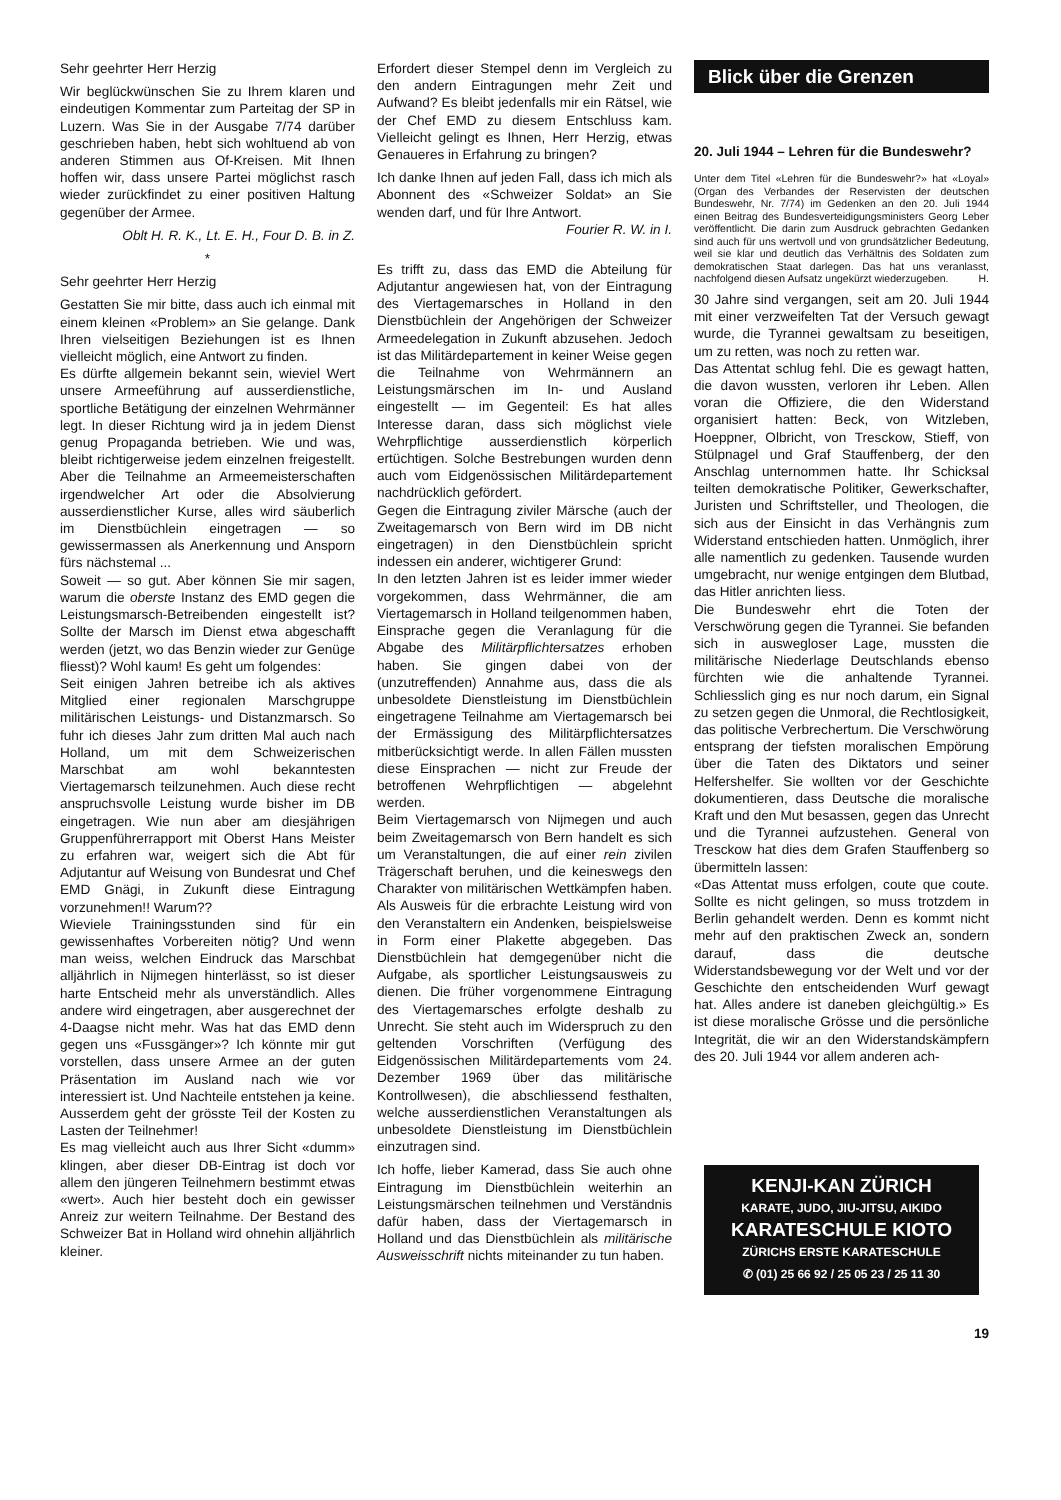Sehr geehrter Herr Herzig
Wir beglückwünschen Sie zu Ihrem klaren und eindeutigen Kommentar zum Parteitag der SP in Luzern. Was Sie in der Ausgabe 7/74 darüber geschrieben haben, hebt sich wohltuend ab von anderen Stimmen aus Of-Kreisen. Mit Ihnen hoffen wir, dass unsere Partei möglichst rasch wieder zurückfindet zu einer positiven Haltung gegenüber der Armee.
Oblt H. R. K., Lt. E. H., Four D. B. in Z.
*
Sehr geehrter Herr Herzig
Gestatten Sie mir bitte, dass auch ich einmal mit einem kleinen «Problem» an Sie gelange. Dank Ihren vielseitigen Beziehungen ist es Ihnen vielleicht möglich, eine Antwort zu finden.
Es dürfte allgemein bekannt sein, wieviel Wert unsere Armeeführung auf ausserdienstliche, sportliche Betätigung der einzelnen Wehrmänner legt. In dieser Richtung wird ja in jedem Dienst genug Propaganda betrieben. Wie und was, bleibt richtigerweise jedem einzelnen freigestellt. Aber die Teilnahme an Armeemeisterschaften irgendwelcher Art oder die Absolvierung ausserdienstlicher Kurse, alles wird säuberlich im Dienstbüchlein eingetragen — so gewissermassen als Anerkennung und Ansporn fürs nächstemal ...
Soweit — so gut. Aber können Sie mir sagen, warum die oberste Instanz des EMD gegen die Leistungsmarsch-Betreibenden eingestellt ist? Sollte der Marsch im Dienst etwa abgeschafft werden (jetzt, wo das Benzin wieder zur Genüge fliesst)? Wohl kaum! Es geht um folgendes:
Seit einigen Jahren betreibe ich als aktives Mitglied einer regionalen Marschgruppe militärischen Leistungs- und Distanzmarsch. So fuhr ich dieses Jahr zum dritten Mal auch nach Holland, um mit dem Schweizerischen Marschbat am wohl bekanntesten Viertagemarsch teilzunehmen. Auch diese recht anspruchsvolle Leistung wurde bisher im DB eingetragen. Wie nun aber am diesjährigen Gruppenführerrapport mit Oberst Hans Meister zu erfahren war, weigert sich die Abt für Adjutantur auf Weisung von Bundesrat und Chef EMD Gnägi, in Zukunft diese Eintragung vorzunehmen!! Warum??
Wieviele Trainingsstunden sind für ein gewissenhaftes Vorbereiten nötig? Und wenn man weiss, welchen Eindruck das Marschbat alljährlich in Nijmegen hinterlässt, so ist dieser harte Entscheid mehr als unverständlich. Alles andere wird eingetragen, aber ausgerechnet der 4-Daagse nicht mehr. Was hat das EMD denn gegen uns «Fussgänger»? Ich könnte mir gut vorstellen, dass unsere Armee an der guten Präsentation im Ausland nach wie vor interessiert ist. Und Nachteile entstehen ja keine. Ausserdem geht der grösste Teil der Kosten zu Lasten der Teilnehmer!
Es mag vielleicht auch aus Ihrer Sicht «dumm» klingen, aber dieser DB-Eintrag ist doch vor allem den jüngeren Teilnehmern bestimmt etwas «wert». Auch hier besteht doch ein gewisser Anreiz zur weitern Teilnahme. Der Bestand des Schweizer Bat in Holland wird ohnehin alljährlich kleiner.
Erfordert dieser Stempel denn im Vergleich zu den andern Eintragungen mehr Zeit und Aufwand? Es bleibt jedenfalls mir ein Rätsel, wie der Chef EMD zu diesem Entschluss kam. Vielleicht gelingt es Ihnen, Herr Herzig, etwas Genaueres in Erfahrung zu bringen?
Ich danke Ihnen auf jeden Fall, dass ich mich als Abonnent des «Schweizer Soldat» an Sie wenden darf, und für Ihre Antwort. Fourier R. W. in I.
Es trifft zu, dass das EMD die Abteilung für Adjutantur angewiesen hat, von der Eintragung des Viertagemarsches in Holland in den Dienstbüchlein der Angehörigen der Schweizer Armeedelegation in Zukunft abzusehen. Jedoch ist das Militärdepartement in keiner Weise gegen die Teilnahme von Wehrmännern an Leistungsmärschen im In- und Ausland eingestellt — im Gegenteil: Es hat alles Interesse daran, dass sich möglichst viele Wehrpflichtige ausserdienstlich körperlich ertüchtigen. Solche Bestrebungen wurden denn auch vom Eidgenössischen Militärdepartement nachdrücklich gefördert.
Gegen die Eintragung ziviler Märsche (auch der Zweitagemarsch von Bern wird im DB nicht eingetragen) in den Dienstbüchlein spricht indessen ein anderer, wichtigerer Grund:
In den letzten Jahren ist es leider immer wieder vorgekommen, dass Wehrmänner, die am Viertagemarsch in Holland teilgenommen haben, Einsprache gegen die Veranlagung für die Abgabe des Militärpflichtersatzes erhoben haben. Sie gingen dabei von der (unzutreffenden) Annahme aus, dass die als unbesoldete Dienstleistung im Dienstbüchlein eingetragene Teilnahme am Viertagemarsch bei der Ermässigung des Militärpflichtersatzes mitberücksichtigt werde. In allen Fällen mussten diese Einsprachen — nicht zur Freude der betroffenen Wehrpflichtigen — abgelehnt werden.
Beim Viertagemarsch von Nijmegen und auch beim Zweitagemarsch von Bern handelt es sich um Veranstaltungen, die auf einer rein zivilen Trägerschaft beruhen, und die keineswegs den Charakter von militärischen Wettkämpfen haben. Als Ausweis für die erbrachte Leistung wird von den Veranstaltern ein Andenken, beispielsweise in Form einer Plakette abgegeben. Das Dienstbüchlein hat demgegenüber nicht die Aufgabe, als sportlicher Leistungsausweis zu dienen. Die früher vorgenommene Eintragung des Viertagemarsches erfolgte deshalb zu Unrecht. Sie steht auch im Widerspruch zu den geltenden Vorschriften (Verfügung des Eidgenössischen Militärdepartements vom 24. Dezember 1969 über das militärische Kontrollwesen), die abschliessend festhalten, welche ausserdienstlichen Veranstaltungen als unbesoldete Dienstleistung im Dienstbüchlein einzutragen sind.
Ich hoffe, lieber Kamerad, dass Sie auch ohne Eintragung im Dienstbüchlein weiterhin an Leistungsmärschen teilnehmen und Verständnis dafür haben, dass der Viertagemarsch in Holland und das Dienstbüchlein als militärische Ausweisschrift nichts miteinander zu tun haben.
Blick über die Grenzen
20. Juli 1944 – Lehren für die Bundeswehr?
Unter dem Titel «Lehren für die Bundeswehr?» hat «Loyal» (Organ des Verbandes der Reservisten der deutschen Bundeswehr, Nr. 7/74) im Gedenken an den 20. Juli 1944 einen Beitrag des Bundesverteidigungsministers Georg Leber veröffentlicht. Die darin zum Ausdruck gebrachten Gedanken sind auch für uns wertvoll und von grundsätzlicher Bedeutung, weil sie klar und deutlich das Verhältnis des Soldaten zum demokratischen Staat darlegen. Das hat uns veranlasst, nachfolgend diesen Aufsatz ungekürzt wiederzugeben. H.
30 Jahre sind vergangen, seit am 20. Juli 1944 mit einer verzweifelten Tat der Versuch gewagt wurde, die Tyrannei gewaltsam zu beseitigen, um zu retten, was noch zu retten war.
Das Attentat schlug fehl. Die es gewagt hatten, die davon wussten, verloren ihr Leben. Allen voran die Offiziere, die den Widerstand organisiert hatten: Beck, von Witzleben, Hoeppner, Olbricht, von Tresckow, Stieff, von Stülpnagel und Graf Stauffenberg, der den Anschlag unternommen hatte. Ihr Schicksal teilten demokratische Politiker, Gewerkschafter, Juristen und Schriftsteller, und Theologen, die sich aus der Einsicht in das Verhängnis zum Widerstand entschieden hatten. Unmöglich, ihrer alle namentlich zu gedenken. Tausende wurden umgebracht, nur wenige entgingen dem Blutbad, das Hitler anrichten liess.
Die Bundeswehr ehrt die Toten der Verschwörung gegen die Tyrannei. Sie befanden sich in auswegloser Lage, mussten die militärische Niederlage Deutschlands ebenso fürchten wie die anhaltende Tyrannei. Schliesslich ging es nur noch darum, ein Signal zu setzen gegen die Unmoral, die Rechtlosigkeit, das politische Verbrechertum. Die Verschwörung entsprang der tiefsten moralischen Empörung über die Taten des Diktators und seiner Helfershelfer. Sie wollten vor der Geschichte dokumentieren, dass Deutsche die moralische Kraft und den Mut besassen, gegen das Unrecht und die Tyrannei aufzustehen. General von Tresckow hat dies dem Grafen Stauffenberg so übermitteln lassen:
«Das Attentat muss erfolgen, coute que coute. Sollte es nicht gelingen, so muss trotzdem in Berlin gehandelt werden. Denn es kommt nicht mehr auf den praktischen Zweck an, sondern darauf, dass die deutsche Widerstandsbewegung vor der Welt und vor der Geschichte den entscheidenden Wurf gewagt hat. Alles andere ist daneben gleichgültig.» Es ist diese moralische Grösse und die persönliche Integrität, die wir an den Widerstandskämpfern des 20. Juli 1944 vor allem anderen ach-
KENJI-KAN ZÜRICH
KARATE, JUDO, JIU-JITSU, AIKIDO
KARATESCHULE KIOTO
ZÜRICHS ERSTE KARATESCHULE
✆ (01) 25 66 92 / 25 05 23 / 25 11 30
19